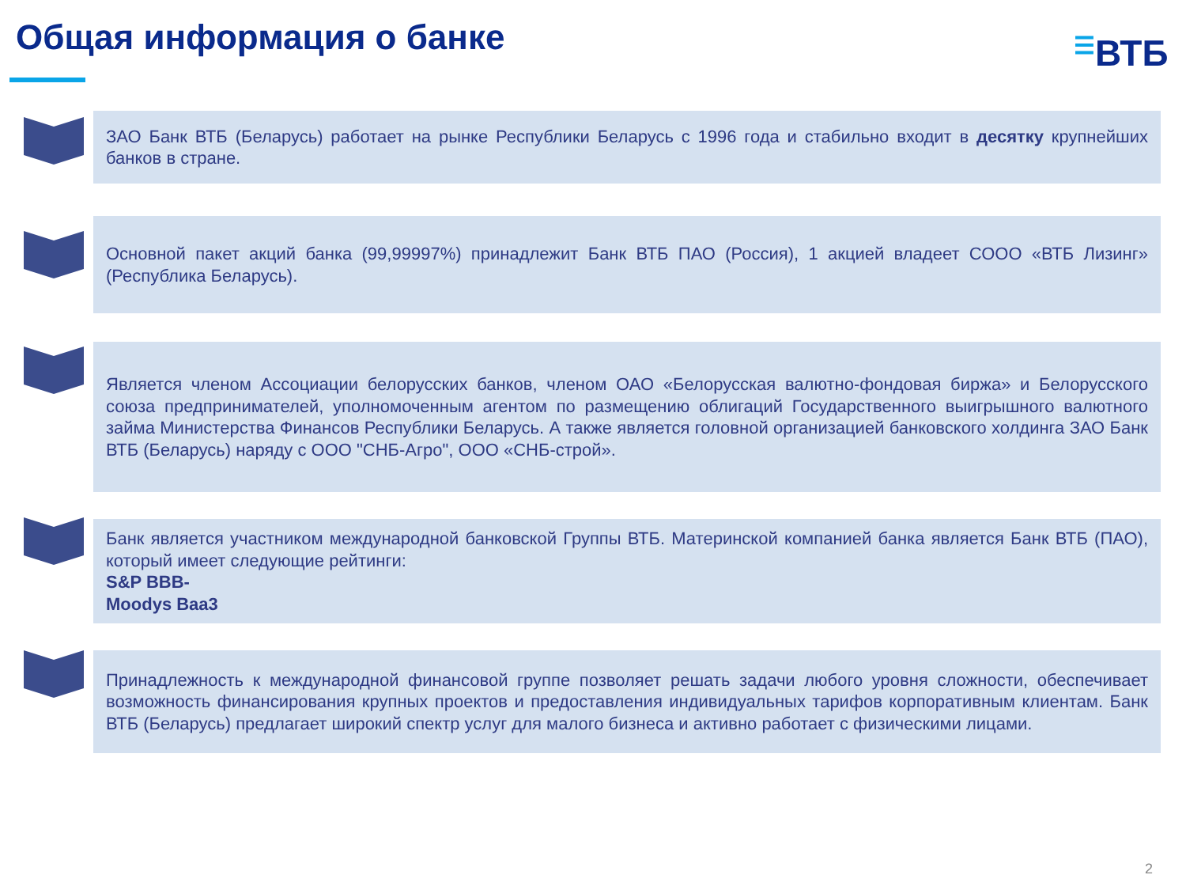Общая информация о банке ☰ВТБ
ЗАО Банк ВТБ (Беларусь) работает на рынке Республики Беларусь с 1996 года и стабильно входит в десятку крупнейших банков в стране.
Основной пакет акций банка (99,99997%) принадлежит Банк ВТБ ПАО (Россия), 1 акцией владеет СООО «ВТБ Лизинг» (Республика Беларусь).
Является членом Ассоциации белорусских банков, членом ОАО «Белорусская валютно-фондовая биржа» и Белорусского союза предпринимателей, уполномоченным агентом по размещению облигаций Государственного выигрышного валютного займа Министерства Финансов Республики Беларусь. А также является головной организацией банковского холдинга ЗАО Банк ВТБ (Беларусь) наряду с ООО "СНБ-Агро", ООО «СНБ-строй».
Банк является участником международной банковской Группы ВТБ. Материнской компанией банка является Банк ВТБ (ПАО), который имеет следующие рейтинги:
S&P BBB-
Moodys Baa3
Принадлежность к международной финансовой группе позволяет решать задачи любого уровня сложности, обеспечивает возможность финансирования крупных проектов и предоставления индивидуальных тарифов корпоративным клиентам. Банк ВТБ (Беларусь) предлагает широкий спектр услуг для малого бизнеса и активно работает с физическими лицами.
2